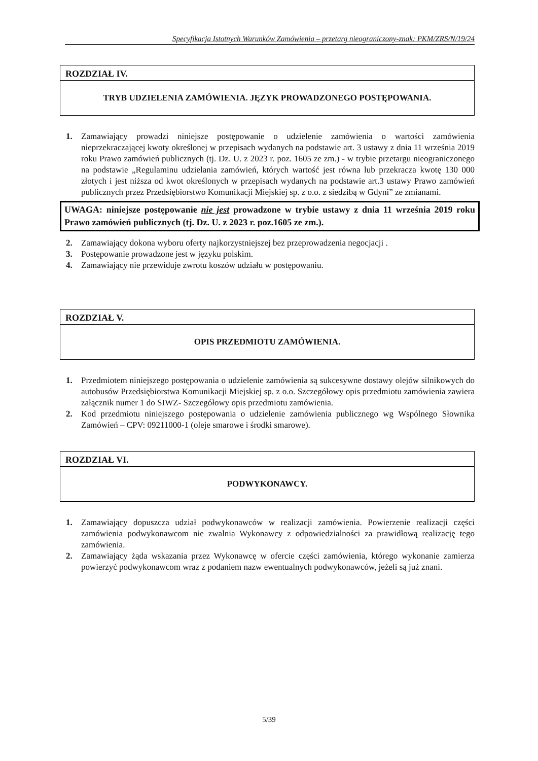Specyfikacja Istotnych Warunków Zamówienia – przetarg nieograniczony-znak: PKM/ZRS/N/19/24
ROZDZIAŁ IV.
TRYB UDZIELENIA ZAMÓWIENIA. JĘZYK PROWADZONEGO POSTĘPOWANIA.
1. Zamawiający prowadzi niniejsze postępowanie o udzielenie zamówienia o wartości zamówienia nieprzekraczającej kwoty określonej w przepisach wydanych na podstawie art. 3 ustawy z dnia 11 września 2019 roku Prawo zamówień publicznych (tj. Dz. U. z 2023 r. poz. 1605 ze zm.) - w trybie przetargu nieograniczonego na podstawie „Regulaminu udzielania zamówień, których wartość jest równa lub przekracza kwotę 130 000 złotych i jest niższa od kwot określonych w przepisach wydanych na podstawie art.3 ustawy Prawo zamówień publicznych przez Przedsiębiorstwo Komunikacji Miejskiej sp. z o.o. z siedzibą w Gdyni” ze zmianami.
UWAGA: niniejsze postępowanie nie jest prowadzone w trybie ustawy z dnia 11 września 2019 roku Prawo zamówień publicznych (tj. Dz. U. z 2023 r. poz.1605 ze zm.).
2. Zamawiający dokona wyboru oferty najkorzystniejszej bez przeprowadzenia negocjacji .
3. Postępowanie prowadzone jest w języku polskim.
4. Zamawiający nie przewiduje zwrotu koszów udziału w postępowaniu.
ROZDZIAŁ V.
OPIS PRZEDMIOTU ZAMÓWIENIA.
1. Przedmiotem niniejszego postępowania o udzielenie zamówienia są sukcesywne dostawy olejów silnikowych do autobusów Przedsiębiorstwa Komunikacji Miejskiej sp. z o.o. Szczegółowy opis przedmiotu zamówienia zawiera załącznik numer 1 do SIWZ- Szczegółowy opis przedmiotu zamówienia.
2. Kod przedmiotu niniejszego postępowania o udzielenie zamówienia publicznego wg Wspólnego Słownika Zamówień – CPV: 09211000-1 (oleje smarowe i środki smarowe).
ROZDZIAŁ VI.
PODWYKONAWCY.
1. Zamawiający dopuszcza udział podwykonawców w realizacji zamówienia. Powierzenie realizacji części zamówienia podwykonawcom nie zwalnia Wykonawcy z odpowiedzialności za prawidłową realizację tego zamówienia.
2. Zamawiający żąda wskazania przez Wykonawcę w ofercie części zamówienia, którego wykonanie zamierza powierzyć podwykonawcom wraz z podaniem nazw ewentualnych podwykonawców, jeżeli są już znani.
5/39